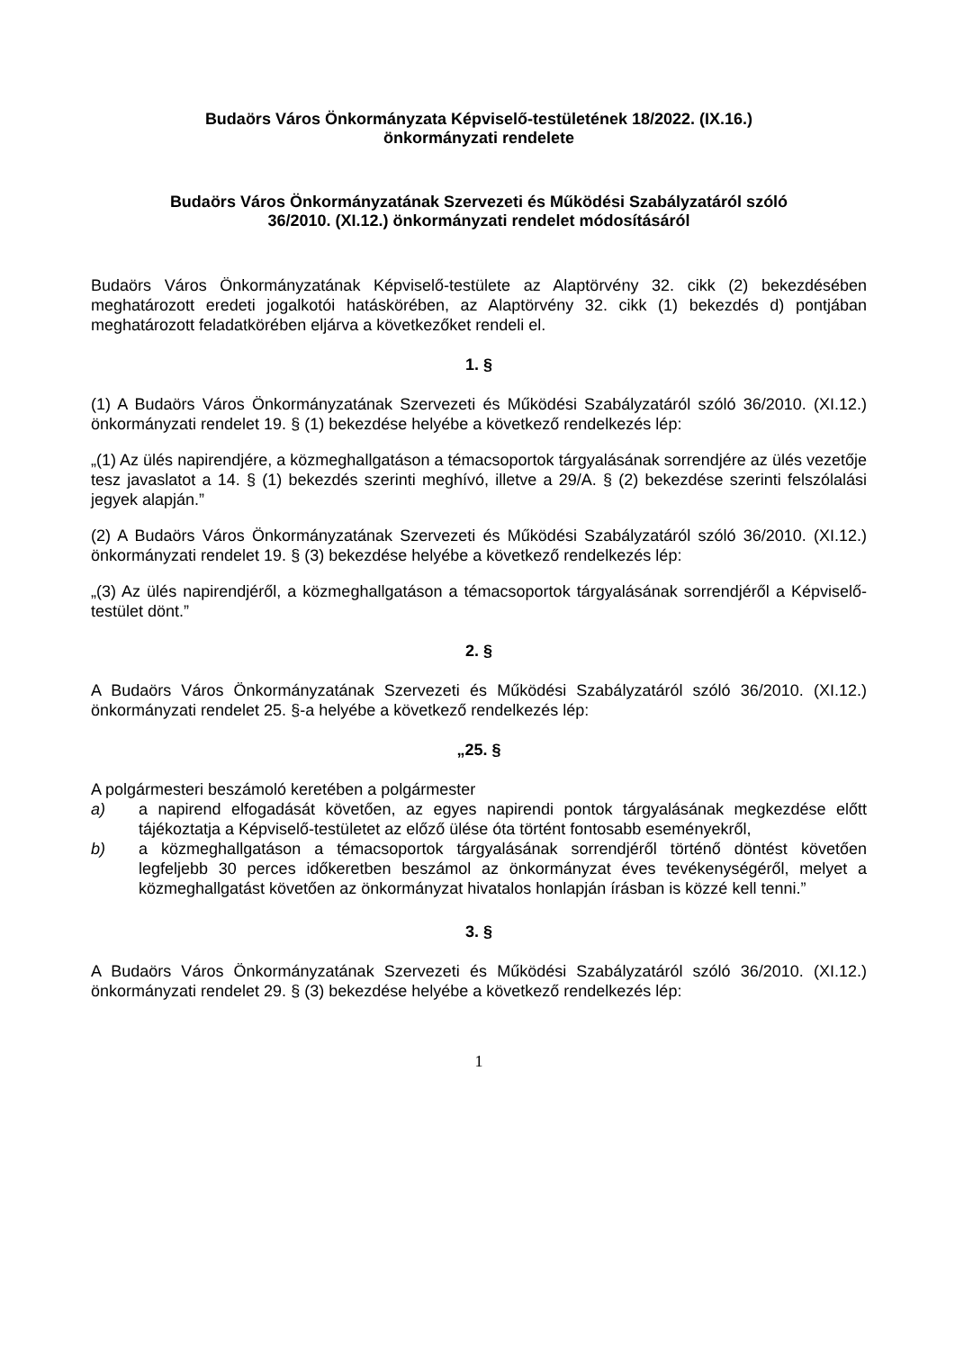Budaörs Város Önkormányzata Képviselő-testületének 18/2022. (IX.16.)
önkormányzati rendelete
Budaörs Város Önkormányzatának Szervezeti és Működési Szabályzatáról szóló
36/2010. (XI.12.) önkormányzati rendelet módosításáról
Budaörs Város Önkormányzatának Képviselő-testülete az Alaptörvény 32. cikk (2) bekezdésében meghatározott eredeti jogalkotói hatáskörében, az Alaptörvény 32. cikk (1) bekezdés d) pontjában meghatározott feladatkörében eljárva a következőket rendeli el.
1. §
(1) A Budaörs Város Önkormányzatának Szervezeti és Működési Szabályzatáról szóló 36/2010. (XI.12.) önkormányzati rendelet 19. § (1) bekezdése helyébe a következő rendelkezés lép:
„(1) Az ülés napirendjére, a közmeghallgatáson a témacsoportok tárgyalásának sorrendjére az ülés vezetője tesz javaslatot a 14. § (1) bekezdés szerinti meghívó, illetve a 29/A. § (2) bekezdése szerinti felszólalási jegyek alapján.”
(2) A Budaörs Város Önkormányzatának Szervezeti és Működési Szabályzatáról szóló 36/2010. (XI.12.) önkormányzati rendelet 19. § (3) bekezdése helyébe a következő rendelkezés lép:
„(3) Az ülés napirendjéről, a közmeghallgatáson a témacsoportok tárgyalásának sorrendjéről a Képviselő-testület dönt.”
2. §
A Budaörs Város Önkormányzatának Szervezeti és Működési Szabályzatáról szóló 36/2010. (XI.12.) önkormányzati rendelet 25. §-a helyébe a következő rendelkezés lép:
„25. §
A polgármesteri beszámoló keretében a polgármester
a) a napirend elfogadását követően, az egyes napirendi pontok tárgyalásának megkezdése előtt tájékoztatja a Képviselő-testületet az előző ülése óta történt fontosabb eseményekről,
b) a közmeghallgatáson a témacsoportok tárgyalásának sorrendjéről történő döntést követően legfeljebb 30 perces időkeretben beszámol az önkormányzat éves tevékenységéről, melyet a közmeghallgatást követően az önkormányzat hivatalos honlapján írásban is közzé kell tenni.”
3. §
A Budaörs Város Önkormányzatának Szervezeti és Működési Szabályzatáról szóló 36/2010. (XI.12.) önkormányzati rendelet 29. § (3) bekezdése helyébe a következő rendelkezés lép:
1